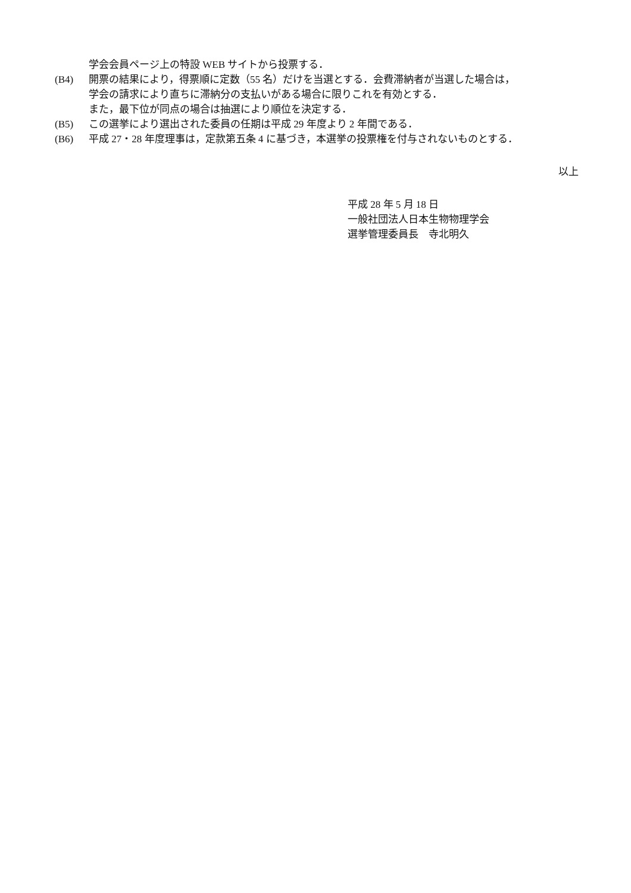学会会員ページ上の特設 WEB サイトから投票する．
(B4) 開票の結果により，得票順に定数（55 名）だけを当選とする．会費滞納者が当選した場合は，
学会の請求により直ちに滞納分の支払いがある場合に限りこれを有効とする．
また，最下位が同点の場合は抽選により順位を決定する．
(B5) この選挙により選出された委員の任期は平成 29 年度より 2 年間である．
(B6) 平成 27・28 年度理事は，定款第五条 4 に基づき，本選挙の投票権を付与されないものとする．
以上
平成 28 年 5 月 18 日
一般社団法人日本生物物理学会
選挙管理委員長　寺北明久